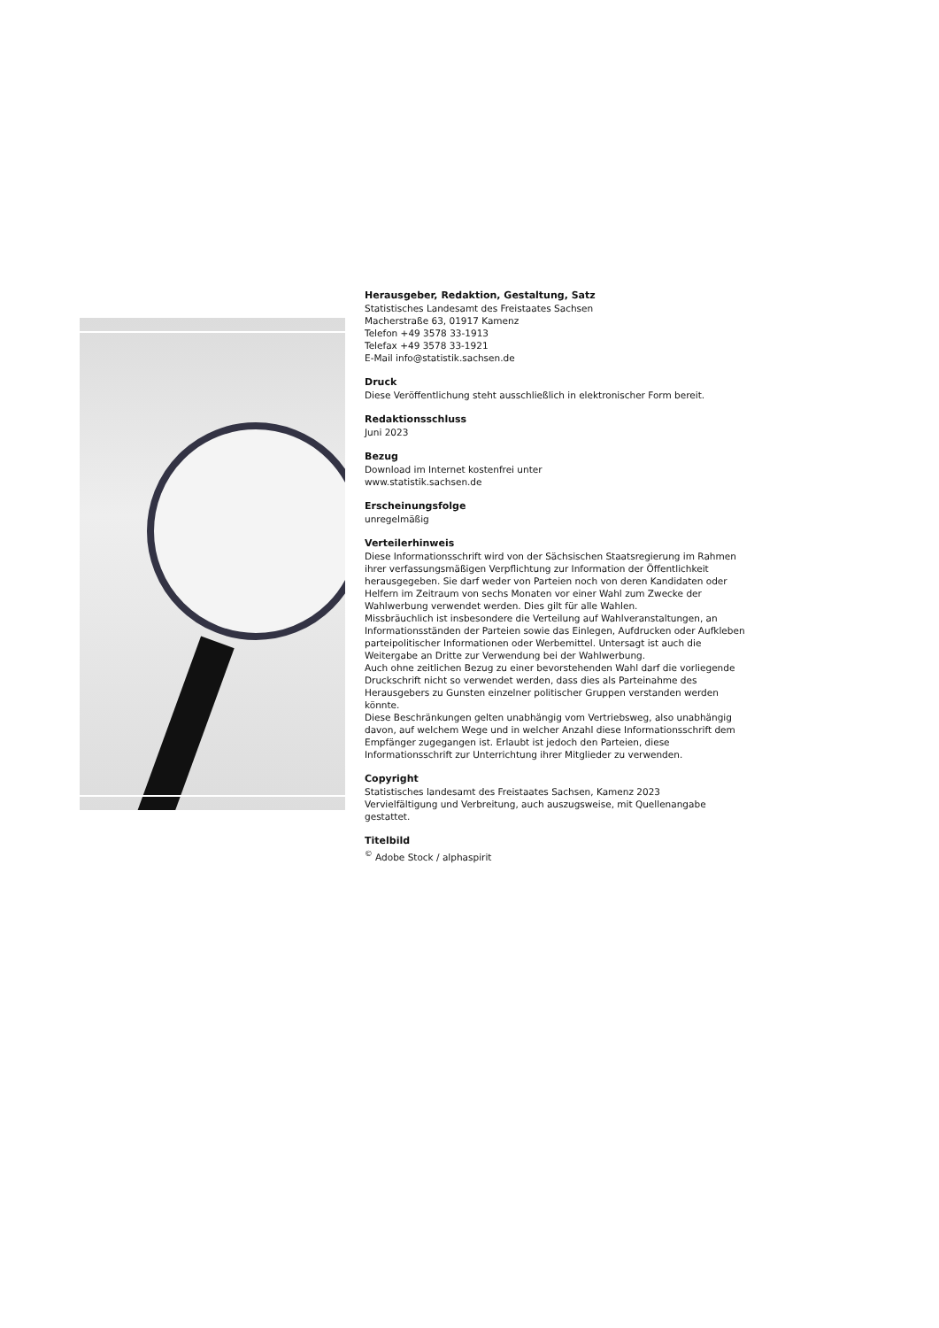Herausgeber, Redaktion, Gestaltung, Satz
Statistisches Landesamt des Freistaates Sachsen
Macherstraße 63, 01917 Kamenz
Telefon +49 3578 33-1913
Telefax +49 3578 33-1921
E-Mail info@statistik.sachsen.de
Druck
Diese Veröffentlichung steht ausschließlich in elektronischer Form bereit.
Redaktionsschluss
Juni 2023
Bezug
Download im Internet kostenfrei unter
www.statistik.sachsen.de
Erscheinungsfolge
unregelmäßig
Verteilerhinweis
Diese Informationsschrift wird von der Sächsischen Staatsregierung im Rahmen ihrer verfassungsmäßigen Verpflichtung zur Information der Öffentlichkeit herausgegeben. Sie darf weder von Parteien noch von deren Kandidaten oder Helfern im Zeitraum von sechs Monaten vor einer Wahl zum Zwecke der Wahlwerbung verwendet werden. Dies gilt für alle Wahlen.
Missbräuchlich ist insbesondere die Verteilung auf Wahlveranstaltungen, an Informationsständen der Parteien sowie das Einlegen, Aufdrucken oder Aufkleben parteipolitischer Informationen oder Werbemittel. Untersagt ist auch die Weitergabe an Dritte zur Verwendung bei der Wahlwerbung.
Auch ohne zeitlichen Bezug zu einer bevorstehenden Wahl darf die vorliegende Druckschrift nicht so verwendet werden, dass dies als Parteinahme des Herausgebers zu Gunsten einzelner politischer Gruppen verstanden werden könnte.
Diese Beschränkungen gelten unabhängig vom Vertriebsweg, also unabhängig davon, auf welchem Wege und in welcher Anzahl diese Informationsschrift dem Empfänger zugegangen ist. Erlaubt ist jedoch den Parteien, diese Informationsschrift zur Unterrichtung ihrer Mitglieder zu verwenden.
Copyright
Statistisches landesamt des Freistaates Sachsen, Kamenz 2023
Vervielfältigung und Verbreitung, auch auszugsweise, mit Quellenangabe gestattet.
Titelbild
<sup>©</sup> Adobe Stock / alphaspirit